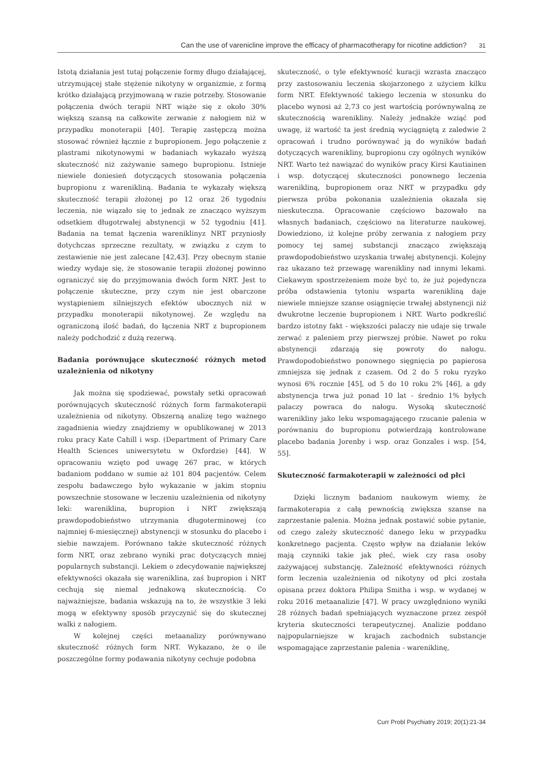Can the use of varenicline improve the efficacy of pharmacotherapy for nicotine addiction? 31
Istotą działania jest tutaj połączenie formy długo działającej, utrzymującej stałe stężenie nikotyny w organizmie, z formą krótko działającą przyjmowaną w razie potrzeby. Stosowanie połączenia dwóch terapii NRT wiąże się z około 30% większą szansą na całkowite zerwanie z nałogiem niż w przypadku monoterapii [40]. Terapię zastępczą można stosować również łącznie z bupropionem. Jego połączenie z plastrami nikotynowymi w badaniach wykazało wyższą skuteczność niż zażywanie samego bupropionu. Istnieje niewiele doniesień dotyczących stosowania połączenia bupropionu z warenikliną. Badania te wykazały większą skuteczność terapii złożonej po 12 oraz 26 tygodniu leczenia, nie wiązało się to jednak ze znacząco wyższym odsetkiem długotrwałej abstynencji w 52 tygodniu [41]. Badania na temat łączenia wareniklinyz NRT przyniosły dotychczas sprzeczne rezultaty, w związku z czym to zestawienie nie jest zalecane [42,43]. Przy obecnym stanie wiedzy wydaje się, że stosowanie terapii złożonej powinno ograniczyć się do przyjmowania dwóch form NRT. Jest to połączenie skuteczne, przy czym nie jest obarczone wystąpieniem silniejszych efektów ubocznych niż w przypadku monoterapii nikotynowej. Ze względu na ograniczoną ilość badań, do łączenia NRT z bupropionem należy podchodzić z dużą rezerwą.
Badania porównujące skuteczność różnych metod uzależnienia od nikotyny
Jak można się spodziewać, powstały setki opracowań porównujących skuteczność różnych form farmakoterapii uzależnienia od nikotyny. Obszerną analizę tego ważnego zagadnienia wiedzy znajdziemy w opublikowanej w 2013 roku pracy Kate Cahill i wsp. (Department of Primary Care Health Sciences uniwersytetu w Oxfordzie) [44]. W opracowaniu wzięto pod uwagę 267 prac, w których badaniom poddano w sumie aż 101 804 pacjentów. Celem zespołu badawczego było wykazanie w jakim stopniu powszechnie stosowane w leczeniu uzależnienia od nikotyny leki: wareniklina, bupropion i NRT zwiększają prawdopodobieństwo utrzymania długoterminowej (co najmniej 6-miesięcznej) abstynencji w stosunku do placebo i siebie nawzajem. Porównano także skuteczność różnych form NRT, oraz zebrano wyniki prac dotyczących mniej popularnych substancji. Lekiem o zdecydowanie największej efektywności okazała się wareniklina, zaś bupropion i NRT cechują się niemal jednakową skutecznością. Co najważniejsze, badania wskazują na to, że wszystkie 3 leki mogą w efektywny sposób przyczynić się do skutecznej walki z nałogiem.
W kolejnej części metaanalizy porównywano skuteczność różnych form NRT. Wykazano, że o ile poszczególne formy podawania nikotyny cechuje podobna
skuteczność, o tyle efektywność kuracji wzrasta znacząco przy zastosowaniu leczenia skojarzonego z użyciem kilku form NRT. Efektywność takiego leczenia w stosunku do placebo wynosi aż 2,73 co jest wartością porównywalną ze skutecznością warenikliny. Należy jednakże wziąć pod uwagę, iż wartość ta jest średnią wyciągniętą z zaledwie 2 opracowań i trudno porównywać ją do wyników badań dotyczących warenikliny, bupropionu czy ogólnych wyników NRT. Warto też nawiązać do wyników pracy Kirsi Kautiainen i wsp. dotyczącej skuteczności ponownego leczenia warenikliną, bupropionem oraz NRT w przypadku gdy pierwsza próba pokonania uzależnienia okazała się nieskuteczna. Opracowanie częściowo bazowało na własnych badaniach, częściowo na literaturze naukowej. Dowiedziono, iż kolejne próby zerwania z nałogiem przy pomocy tej samej substancji znacząco zwiększają prawdopodobieństwo uzyskania trwałej abstynencji. Kolejny raz ukazano też przewagę warenikliny nad innymi lekami. Ciekawym spostrzeżeniem może być to, że już pojedyncza próba odstawienia tytoniu wsparta warenikliną daje niewiele mniejsze szanse osiągnięcie trwałej abstynencji niż dwukrotne leczenie bupropionem i NRT. Warto podkreślić bardzo istotny fakt - większości palaczy nie udaje się trwale zerwać z paleniem przy pierwszej próbie. Nawet po roku abstynencji zdarzają się powroty do nałogu. Prawdopodobieństwo ponownego sięgnięcia po papierosa zmniejsza się jednak z czasem. Od 2 do 5 roku ryzyko wynosi 6% rocznie [45], od 5 do 10 roku 2% [46], a gdy abstynencja trwa już ponad 10 lat - średnio 1% byłych palaczy powraca do nałogu. Wysoką skuteczność warenikliny jako leku wspomagającego rzucanie palenia w porównaniu do bupropionu potwierdzają kontrolowane placebo badania Jorenby i wsp. oraz Gonzales i wsp. [54, 55].
Skuteczność farmakoterapii w zależności od płci
Dzięki licznym badaniom naukowym wiemy, że farmakoterapia z całą pewnością zwiększa szanse na zaprzestanie palenia. Można jednak postawić sobie pytanie, od czego zależy skuteczność danego leku w przypadku konkretnego pacjenta. Często wpływ na działanie leków mają czynniki takie jak płeć, wiek czy rasa osoby zażywającej substancję. Zależność efektywności różnych form leczenia uzależnienia od nikotyny od płci została opisana przez doktora Philipa Smitha i wsp. w wydanej w roku 2016 metaanalizie [47]. W pracy uwzględniono wyniki 28 różnych badań spełniających wyznaczone przez zespół kryteria skuteczności terapeutycznej. Analizie poddano najpopularniejsze w krajach zachodnich substancje wspomagające zaprzestanie palenia - wareniklinę,
Curr Probl Psychiatry 2019; 20(1):21-34